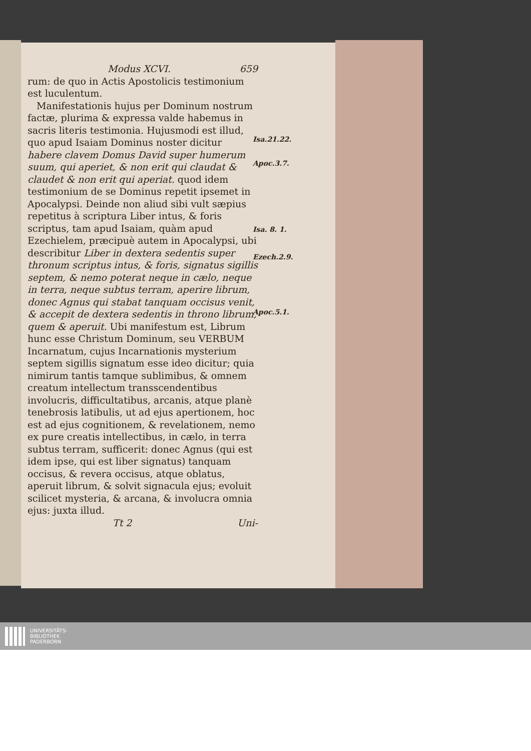Modus XCVI. 659
rum: de quo in Actis Apostolicis testimonium est luculentum.
Manifestationis hujus per Dominum nostrum factæ, plurima & expressa valde habemus in sacris literis testimonia. Hujusmodi est illud, quo apud Isaiam Dominus noster dicitur habere clavem Domus David super humerum suum, qui aperiet, & non erit qui claudat & claudet & non erit qui aperiat. quod idem testimonium de se Dominus repetit ipsemet in Apocalypsi. Deinde non aliud sibi vult sæpius repetitus à scriptura Liber intus, & foris scriptus, tam apud Isaiam, quàm apud Ezechielem, præcipuè autem in Apocalypsi, ubi describitur Liber in dextera sedentis super thronum scriptus intus, & foris, signatus sigillis septem, & nemo poterat neque in cælo, neque in terra, neque subtus terram, aperire librum, donec Agnus qui stabat tanquam occisus venit, & accepit de dextera sedentis in throno librum, quem & aperuit. Ubi manifestum est, Librum hunc esse Christum Dominum, seu VERBUM Incarnatum, cujus Incarnationis mysterium septem sigillis signatum esse ideo dicitur; quia nimirum tantis tamque sublimibus, & omnem creatum intellectum transscendentibus involucris, difficultatibus, arcanis, atque planè tenebrosis latibulis, ut ad ejus apertionem, hoc est ad ejus cognitionem, & revelationem, nemo ex pure creatis intellectibus, in cælo, in terra subtus terram, sufficerit: donec Agnus (qui est idem ipse, qui est liber signatus) tanquam occisus, & revera occisus, atque oblatus, aperuit librum, & solvit signacula ejus; evoluit scilicet mysteria, & arcana, & involucra omnia ejus: juxta illud.
Tt 2 Uni-
Isa.21.22.
Apoc.3.7.
Isa. 8. 1.
Ezech.2.9.
Apoc.5.1.
UNIVERSITÄTS-
BIBLIOTHEK
PADERBORN